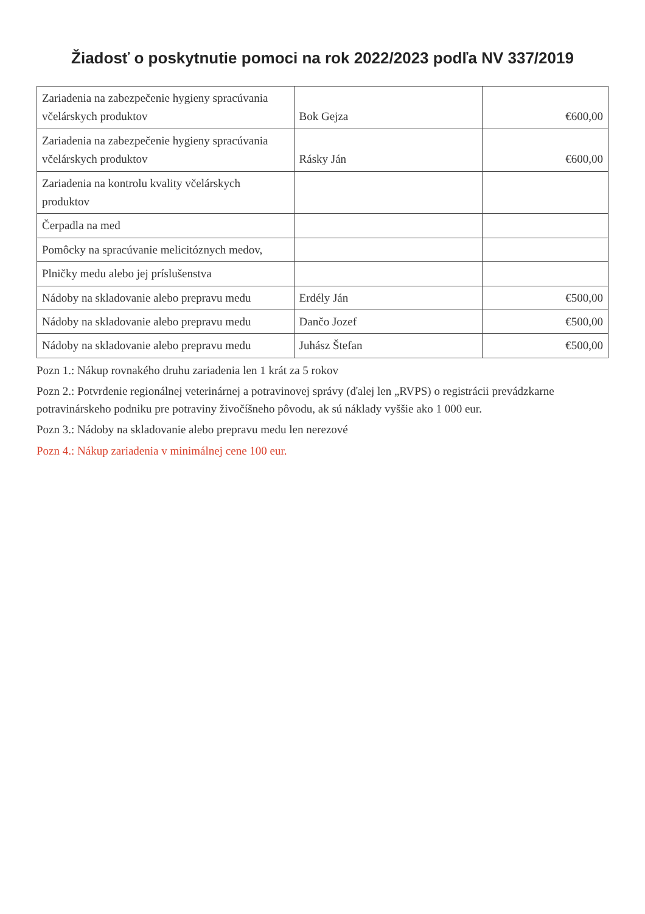Žiadosť o poskytnutie pomoci na rok 2022/2023 podľa NV 337/2019
| Zariadenia na zabezpečenie hygieny spracúvania včelárskych produktov | Bok Gejza | €600,00 |
| Zariadenia na zabezpečenie hygieny spracúvania včelárskych produktov | Rásky Ján | €600,00 |
| Zariadenia na kontrolu kvality včelárskych produktov | | |
| Čerpadla na med | | |
| Pomôcky na spracúvanie melicitóznych medov, | | |
| Plničky medu alebo jej príslušenstva | | |
| Nádoby na skladovanie alebo prepravu medu | Erdély Ján | €500,00 |
| Nádoby na skladovanie alebo prepravu medu | Dančo Jozef | €500,00 |
| Nádoby na skladovanie alebo prepravu medu | Juhász Štefan | €500,00 |
Pozn 1.: Nákup rovnakého druhu zariadenia len 1 krát za 5 rokov
Pozn 2.: Potvrdenie regionálnej veterinárnej a potravinovej správy (ďalej len „RVPS) o registrácii prevádzkarne potravinárskeho podniku pre potraviny živočíšneho pôvodu, ak sú náklady vyššie ako 1 000 eur.
Pozn 3.: Nádoby na skladovanie alebo prepravu medu len nerezové
Pozn 4.: Nákup zariadenia v minimálnej cene 100 eur.